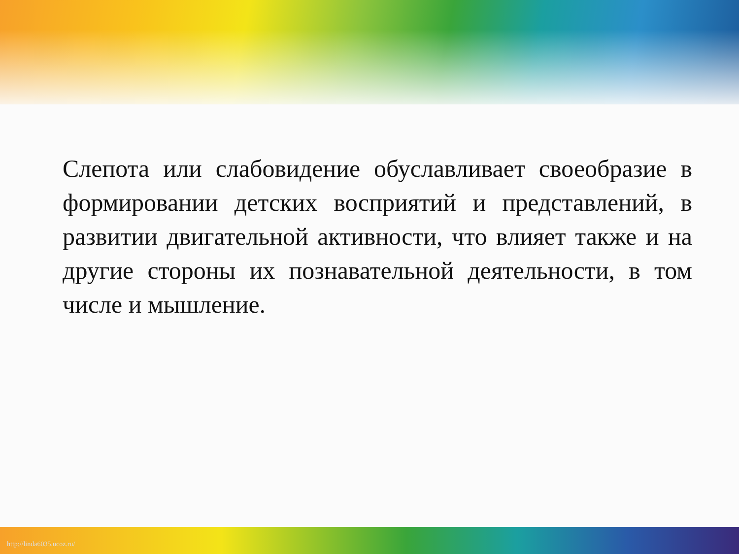Слепота или слабовидение обуславливает своеобразие в формировании детских восприятий и представлений, в развитии двигательной активности, что влияет также и на другие стороны их познавательной деятельности, в том числе и мышление.
http://linda6035.ucoz.ru/